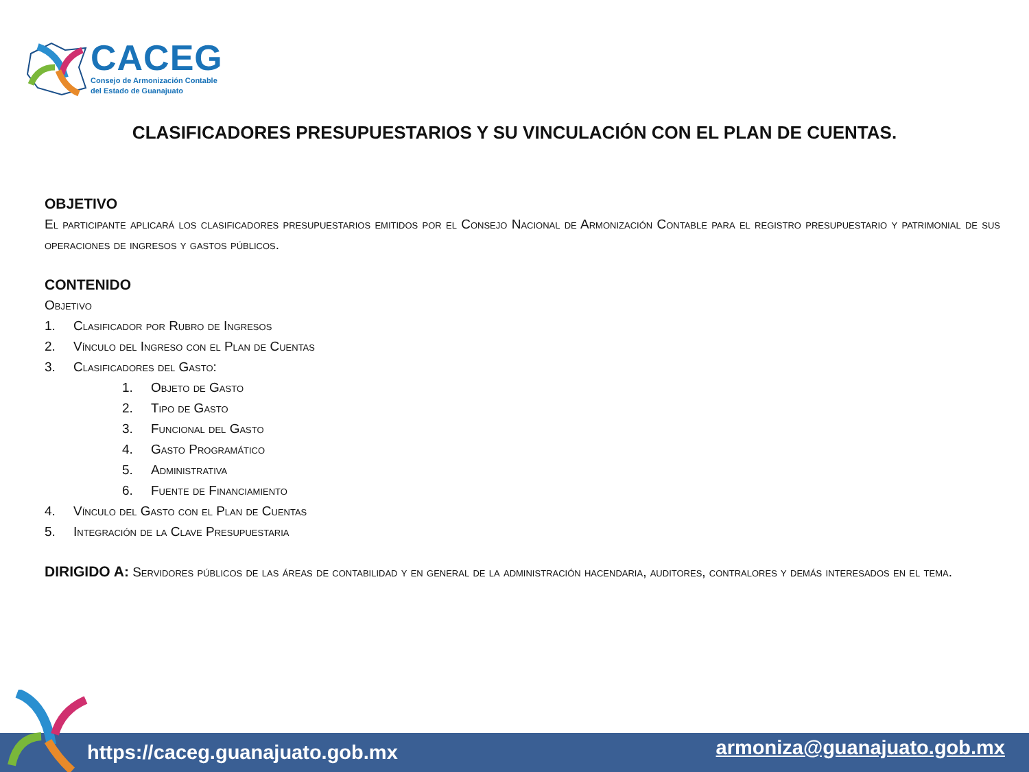CACEG
Consejo de Armonización Contable
del Estado de Guanajuato
CLASIFICADORES PRESUPUESTARIOS Y SU VINCULACIÓN CON EL PLAN DE CUENTAS.
OBJETIVO
El participante aplicará los clasificadores presupuestarios emitidos por el Consejo Nacional de Armonización Contable para el registro presupuestario y patrimonial de sus operaciones de ingresos y gastos públicos.
CONTENIDO
Objetivo
1. Clasificador por Rubro de Ingresos
2. Vínculo del Ingreso con el Plan de Cuentas
3. Clasificadores del Gasto:
1. Objeto de Gasto
2. Tipo de Gasto
3. Funcional del Gasto
4. Gasto Programático
5. Administrativa
6. Fuente de Financiamiento
4. Vínculo del Gasto con el Plan de Cuentas
5. Integración de la Clave Presupuestaria
DIRIGIDO A: Servidores públicos de las áreas de contabilidad y en general de la administración hacendaria, auditores, contralores y demás interesados en el tema.
https://caceg.guanajuato.gob.mx armoniza@guanajuato.gob.mx